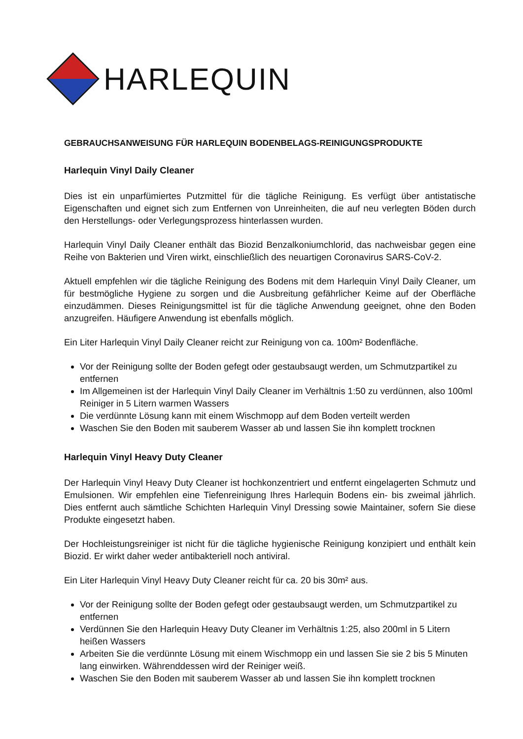HARLEQUIN
GEBRAUCHSANWEISUNG FÜR HARLEQUIN BODENBELAGS-REINIGUNGSPRODUKTE
Harlequin Vinyl Daily Cleaner
Dies ist ein unparfümiertes Putzmittel für die tägliche Reinigung. Es verfügt über antistatische Eigenschaften und eignet sich zum Entfernen von Unreinheiten, die auf neu verlegten Böden durch den Herstellungs- oder Verlegungsprozess hinterlassen wurden.
Harlequin Vinyl Daily Cleaner enthält das Biozid Benzalkoniumchlorid, das nachweisbar gegen eine Reihe von Bakterien und Viren wirkt, einschließlich des neuartigen Coronavirus SARS-CoV-2.
Aktuell empfehlen wir die tägliche Reinigung des Bodens mit dem Harlequin Vinyl Daily Cleaner, um für bestmögliche Hygiene zu sorgen und die Ausbreitung gefährlicher Keime auf der Oberfläche einzudämmen. Dieses Reinigungsmittel ist für die tägliche Anwendung geeignet, ohne den Boden anzugreifen. Häufigere Anwendung ist ebenfalls möglich.
Ein Liter Harlequin Vinyl Daily Cleaner reicht zur Reinigung von ca. 100m² Bodenfläche.
Vor der Reinigung sollte der Boden gefegt oder gestaubsaugt werden, um Schmutzpartikel zu entfernen
Im Allgemeinen ist der Harlequin Vinyl Daily Cleaner im Verhältnis 1:50 zu verdünnen, also 100ml Reiniger in 5 Litern warmen Wassers
Die verdünnte Lösung kann mit einem Wischmopp auf dem Boden verteilt werden
Waschen Sie den Boden mit sauberem Wasser ab und lassen Sie ihn komplett trocknen
Harlequin Vinyl Heavy Duty Cleaner
Der Harlequin Vinyl Heavy Duty Cleaner ist hochkonzentriert und entfernt eingelagerten Schmutz und Emulsionen. Wir empfehlen eine Tiefenreinigung Ihres Harlequin Bodens ein- bis zweimal jährlich. Dies entfernt auch sämtliche Schichten Harlequin Vinyl Dressing sowie Maintainer, sofern Sie diese Produkte eingesetzt haben.
Der Hochleistungsreiniger ist nicht für die tägliche hygienische Reinigung konzipiert und enthält kein Biozid. Er wirkt daher weder antibakteriell noch antiviral.
Ein Liter Harlequin Vinyl Heavy Duty Cleaner reicht für ca. 20 bis 30m² aus.
Vor der Reinigung sollte der Boden gefegt oder gestaubsaugt werden, um Schmutzpartikel zu entfernen
Verdünnen Sie den Harlequin Heavy Duty Cleaner im Verhältnis 1:25, also 200ml in 5 Litern heißen Wassers
Arbeiten Sie die verdünnte Lösung mit einem Wischmopp ein und lassen Sie sie 2 bis 5 Minuten lang einwirken. Währenddessen wird der Reiniger weiß.
Waschen Sie den Boden mit sauberem Wasser ab und lassen Sie ihn komplett trocknen